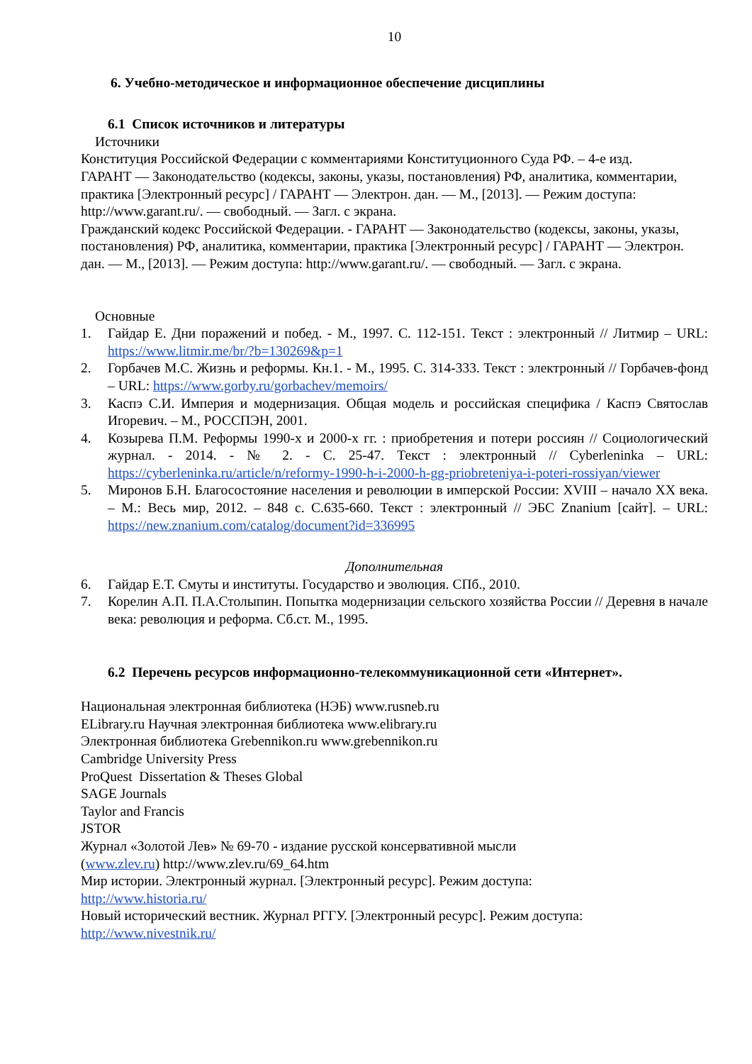10
6. Учебно-методическое и информационное обеспечение дисциплины
6.1 Список источников и литературы
Источники
Конституция Российской Федерации с комментариями Конституционного Суда РФ. – 4-е изд.
ГАРАНТ — Законодательство (кодексы, законы, указы, постановления) РФ, аналитика, комментарии, практика [Электронный ресурс] / ГАРАНТ — Электрон. дан. — М., [2013]. — Режим доступа: http://www.garant.ru/. — свободный. — Загл. с экрана.
Гражданский кодекс Российской Федерации. - ГАРАНТ — Законодательство (кодексы, законы, указы, постановления) РФ, аналитика, комментарии, практика [Электронный ресурс] / ГАРАНТ — Электрон. дан. — М., [2013]. — Режим доступа: http://www.garant.ru/. — свободный. — Загл. с экрана.
Основные
1. Гайдар Е. Дни поражений и побед. - М., 1997. С. 112-151. Текст : электронный // Литмир – URL: https://www.litmir.me/br/?b=130269&p=1
2. Горбачев М.С. Жизнь и реформы. Кн.1. - М., 1995. С. 314-333. Текст : электронный // Горбачев-фонд – URL: https://www.gorby.ru/gorbachev/memoirs/
3. Каспэ С.И. Империя и модернизация. Общая модель и российская специфика / Каспэ Святослав Игоревич. – М., РОССПЭН, 2001.
4. Козырева П.М. Реформы 1990-х и 2000-х гг. : приобретения и потери россиян // Социологический журнал. - 2014. - № 2. - С. 25-47. Текст : электронный // Cyberleninka – URL: https://cyberleninka.ru/article/n/reformy-1990-h-i-2000-h-gg-priobreteniya-i-poteri-rossiyan/viewer
5. Миронов Б.Н. Благосостояние населения и революции в имперской России: XVIII – начало XX века. – М.: Весь мир, 2012. – 848 с. С.635-660. Текст : электронный // ЭБС Znanium [сайт]. – URL: https://new.znanium.com/catalog/document?id=336995
Дополнительная
6. Гайдар Е.Т. Смуты и институты. Государство и эволюция. СПб., 2010.
7. Корелин А.П. П.А.Столыпин. Попытка модернизации сельского хозяйства России // Деревня в начале века: революция и реформа. Сб.ст. М., 1995.
6.2 Перечень ресурсов информационно-телекоммуникационной сети «Интернет».
Национальная электронная библиотека (НЭБ) www.rusneb.ru
ELibrary.ru Научная электронная библиотека www.elibrary.ru
Электронная библиотека Grebennikon.ru www.grebennikon.ru
Cambridge University Press
ProQuest Dissertation & Theses Global
SAGE Journals
Taylor and Francis
JSTOR
Журнал «Золотой Лев» № 69-70 - издание русской консервативной мысли
(www.zlev.ru) http://www.zlev.ru/69_64.htm
Мир истории. Электронный журнал. [Электронный ресурс]. Режим доступа:
http://www.historia.ru/
Новый исторический вестник. Журнал РГГУ. [Электронный ресурс]. Режим доступа:
http://www.nivestnik.ru/